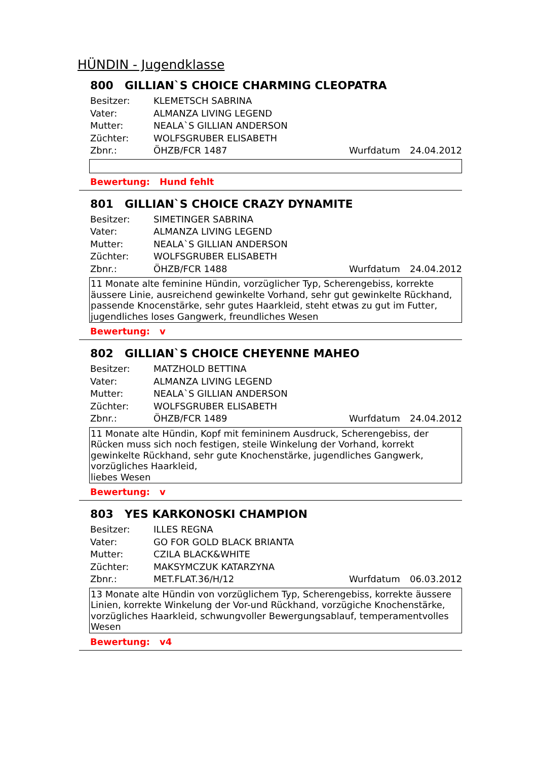HÜNDIN - Jugendklasse
800 GILLIAN`S CHOICE CHARMING CLEOPATRA
Besitzer: KLEMETSCH SABRINA
Vater: ALMANZA LIVING LEGEND
Mutter: NEALA`S GILLIAN ANDERSON
Züchter: WOLFSGRUBER ELISABETH
Zbnr.: ÖHZB/FCR 1487 Wurfdatum 24.04.2012
Bewertung: Hund fehlt
801 GILLIAN`S CHOICE CRAZY DYNAMITE
Besitzer: SIMETINGER SABRINA
Vater: ALMANZA LIVING LEGEND
Mutter: NEALA`S GILLIAN ANDERSON
Züchter: WOLFSGRUBER ELISABETH
Zbnr.: ÖHZB/FCR 1488 Wurfdatum 24.04.2012
11 Monate alte feminine Hündin, vorzüglicher Typ, Scherengebiss, korrekte äussere Linie, ausreichend gewinkelte Vorhand, sehr gut gewinkelte Rückhand, passende Knocenstärke, sehr gutes Haarkleid, steht etwas zu gut im Futter, jugendliches loses Gangwerk, freundliches Wesen
Bewertung: v
802 GILLIAN`S CHOICE CHEYENNE MAHEO
Besitzer: MATZHOLD BETTINA
Vater: ALMANZA LIVING LEGEND
Mutter: NEALA`S GILLIAN ANDERSON
Züchter: WOLFSGRUBER ELISABETH
Zbnr.: ÖHZB/FCR 1489 Wurfdatum 24.04.2012
11 Monate alte Hündin, Kopf mit femininem Ausdruck, Scherengebiss, der Rücken muss sich noch festigen, steile Winkelung der Vorhand, korrekt gewinkelte Rückhand, sehr gute Knochenstärke, jugendliches Gangwerk, vorzügliches Haarkleid,
liebes Wesen
Bewertung: v
803 YES KARKONOSKI CHAMPION
Besitzer: ILLES REGNA
Vater: GO FOR GOLD BLACK BRIANTA
Mutter: CZILA BLACK&WHITE
Züchter: MAKSYMCZUK KATARZYNA
Zbnr.: MET.FLAT.36/H/12 Wurfdatum 06.03.2012
13 Monate alte Hündin von vorzüglichem Typ, Scherengebiss, korrekte äussere Linien, korrekte Winkelung der Vor-und Rückhand, vorzügiche Knochenstärke, vorzügliches Haarkleid, schwungvoller Bewergungsablauf, temperamentvolles Wesen
Bewertung: v4